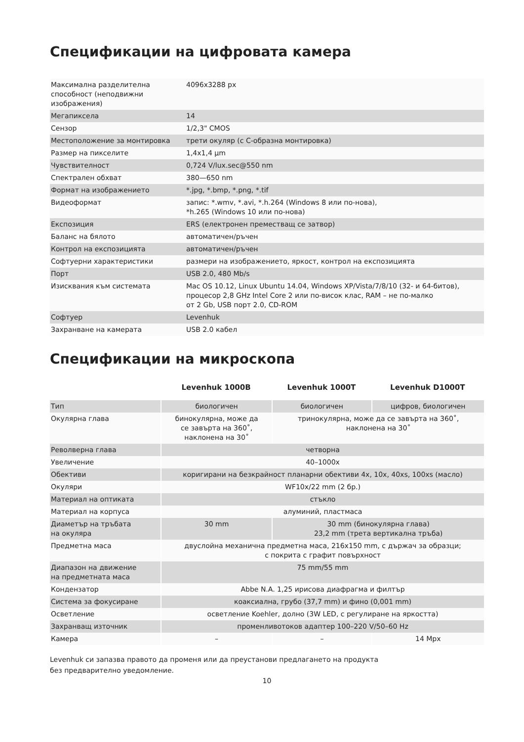Спецификации на цифровата камера
| Максимална разделителна способност (неподвижни изображения) | 4096x3288 px |
| Мегапиксела | 14 |
| Сензор | 1/2,3" CMOS |
| Местоположение за монтировка | трети окуляр (с C-образна монтировка) |
| Размер на пикселите | 1,4x1,4 μm |
| Чувствителност | 0,724 V/lux.sec@550 nm |
| Спектрален обхват | 380—650 nm |
| Формат на изображението | *.jpg, *.bmp, *.png, *.tif |
| Видеоформат | запис: *.wmv, *.avi, *.h.264 (Windows 8 или по-нова), *h.265 (Windows 10 или по-нова) |
| Експозиция | ERS (електронен преместващ се затвор) |
| Баланс на бялото | автоматичен/ръчен |
| Контрол на експозицията | автоматичен/ръчен |
| Софтуерни характеристики | размери на изображението, яркост, контрол на експозицията |
| Порт | USB 2.0, 480 Mb/s |
| Изисквания към системата | Mac OS 10.12, Linux Ubuntu 14.04, Windows XP/Vista/7/8/10 (32- и 64-битов), процесор 2,8 GHz Intel Core 2 или по-висок клас, RAM – не по-малко от 2 Gb, USB порт 2.0, CD-ROM |
| Софтуер | Levenhuk |
| Захранване на камерата | USB 2.0 кабел |
Спецификации на микроскопа
| | Levenhuk 1000B | Levenhuk 1000T | Levenhuk D1000T |
| --- | --- | --- | --- |
| Тип | биологичен | биологичен | цифров, биологичен |
| Окулярна глава | бинокулярна, може да се завърта на 360˚, наклонена на 30˚ | тринокулярна, може да се завърта на 360˚, наклонена на 30˚ | |
| Револверна глава | четворна | | |
| Увеличение | 40–1000x | | |
| Обективи | коригирани на безкрайност планарни обективи 4x, 10x, 40xs, 100xs (масло) | | |
| Окуляри | WF10x/22 mm (2 бр.) | | |
| Материал на оптиката | стъкло | | |
| Материал на корпуса | алуминий, пластмаса | | |
| Диаметър на тръбата на окуляра | 30 mm | 30 mm (бинокулярна глава) 23,2 mm (трета вертикална тръба) | |
| Предметна маса | двуслойна механична предметна маса, 216x150 mm, с държач за образци; с покрита с графит повърхност | | |
| Диапазон на движение на предметната маса | 75 mm/55 mm | | |
| Кондензатор | Abbe N.A. 1,25 ирисова диафрагма и филтър | | |
| Система за фокусиране | коаксиална, грубо (37,7 mm) и фино (0,001 mm) | | |
| Осветление | осветление Koehler, долно (3W LED, с регулиране на яркостта) | | |
| Захранващ източник | променливотоков адаптер 100–220 V/50–60 Hz | | |
| Камера | – | – | 14 Mpx |
Levenhuk си запазва правото да променя или да преустанови предлагането на продукта
без предварително уведомление.
10